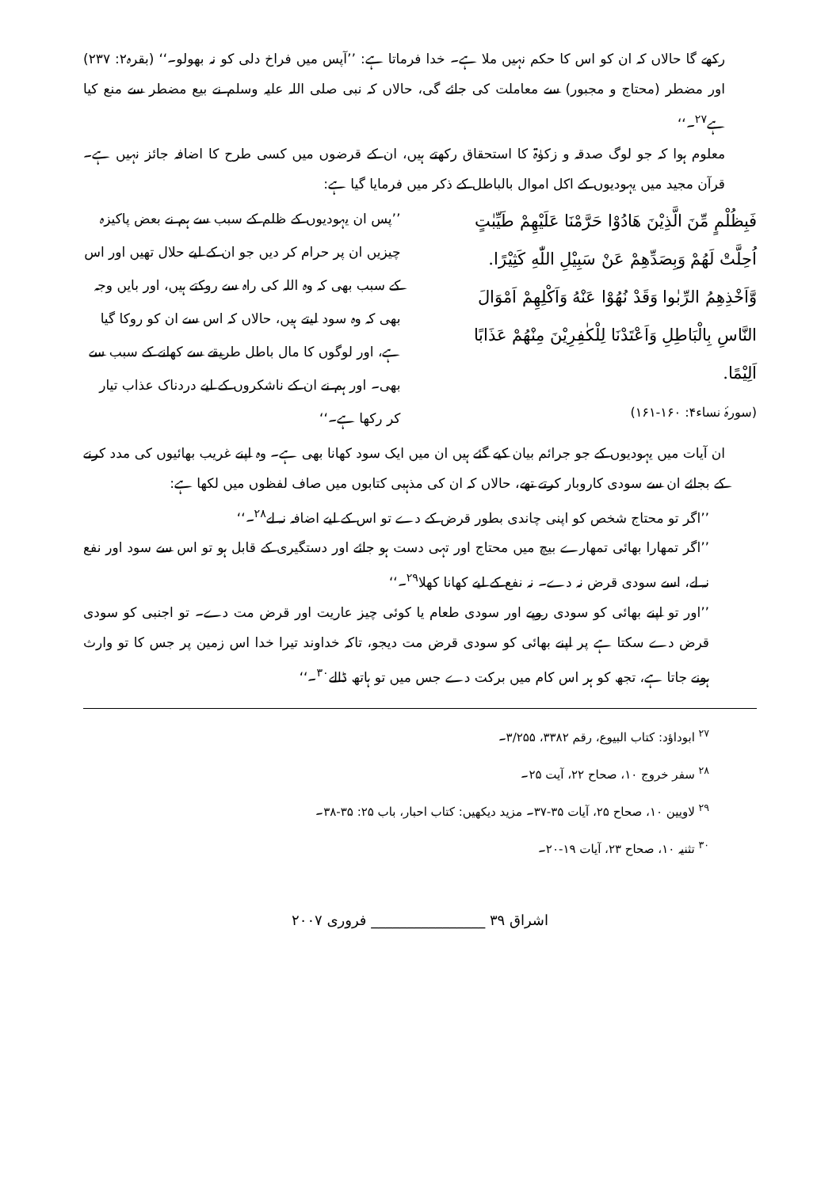رکھے گا حالاں کہ ان کو اس کا حکم نہیں ملا ہے۔ خدا فرماتا ہے: ’’آپس میں فراخ دلی کو نہ بھولو۔‘‘ (بقرہ۲: ۲۳۷) اور مضطر (محتاج و مجبور) سے معاملت کی جائے گی، حالاں کہ نبی صلی اللہ علیہ وسلم نے بیع مضطر سے منع کیا ہے<sup>۲۷</sup>۔‘‘
معلوم ہوا کہ جو لوگ صدقہ و زکوٰۃ کا استحقاق رکھتے ہیں، ان کے قرضوں میں کسی طرح کا اضافہ جائز نہیں ہے۔ قرآن مجید میں یہودیوں کے اکل اموال بالباطل کے ذکر میں فرمایا گیا ہے:
فَبِظُلْمٍ مِّنَ الَّذِيْنَ هَادُوْا حَرَّمْنَا عَلَيْهِمْ طَيِّبٰتٍ اُحِلَّتْ لَهُمْ وَبِصَدِّهِمْ عَنْ سَبِيْلِ اللّٰهِ كَثِيْرًا. وَّاَخْذِهِمُ الرِّبٰوا وَقَدْ نُهُوْا عَنْهُ وَاَكْلِهِمْ اَمْوَالَ النَّاسِ بِالْبَاطِلِ وَاَعْتَدْنَا لِلْكٰفِرِيْنَ مِنْهُمْ عَذَابًا اَلِيْمًا.
(سورۂ نساء۴: ۱۶۰-۱۶۱)
’’پس ان یہودیوں کے ظلم کے سبب سے ہم نے بعض پاکیزہ چیزیں ان پر حرام کر دیں جو ان کے لیے حلال تھیں اور اس کے سبب بھی کہ وہ اللہ کی راہ سے روکتے ہیں، اور بایں وجہ بھی کہ وہ سود لیتے ہیں، حالاں کہ اس سے ان کو روکا گیا ہے، اور لوگوں کا مال باطل طریقے سے کھانے کے سبب سے بھی۔ اور ہم نے ان کے ناشکروں کے لیے دردناک عذاب تیار کر رکھا ہے۔‘‘
ان آیات میں یہودیوں کے جو جرائم بیان کیے گئے ہیں ان میں ایک سود کھانا بھی ہے۔ وہ اپنے غریب بھائیوں کی مدد کرنے کے بجائے ان سے سودی کاروبار کرتے تھے، حالاں کہ ان کی مذہبی کتابوں میں صاف لفظوں میں لکھا ہے:
’’اگر تو محتاج شخص کو اپنی چاندی بطور قرض کے دے تو اس کے لیے اضافہ نہ لے<sup>۲۸</sup>۔‘‘
’’اگر تمھارا بھائی تمھارے بیچ میں محتاج اور تہی دست ہو جائے اور دستگیری کے قابل ہو تو اس سے سود اور نفع نہ لے، اسے سودی قرض نہ دے۔ نہ نفع کے لیے کھانا کھلا<sup>۲۹</sup>۔‘‘
’’اور تو اپنے بھائی کو سودی روپے اور سودی طعام یا کوئی چیز عاریت اور قرض مت دے۔ تو اجنبی کو سودی قرض دے سکتا ہے پر اپنے بھائی کو سودی قرض مت دیجو، تاکہ خداوند تیرا خدا اس زمین پر جس کا تو وارث ہونے جاتا ہے، تجھ کو ہر اس کام میں برکت دے جس میں تو ہاتھ ڈالے<sup>۳۰</sup>۔‘‘
<sup>۲۷</sup> ابوداؤد: کتاب البیوع، رقم ۳۳۸۲، ۳/۲۵۵۔
<sup>۲۸</sup> سفر خروج ۱۰، صحاح ۲۲، آیت ۲۵۔
<sup>۲۹</sup> لاویین ۱۰، صحاح ۲۵، آیات ۳۵-۳۷۔ مزید دیکھیں: کتاب احبار، باب ۲۵: ۳۵-۳۸۔
<sup>۳۰</sup> تثنیہ ۱۰، صحاح ۲۳، آیات ۱۹-۲۰۔
اشراق ۳۹ ________________ فروری ۲۰۰۷